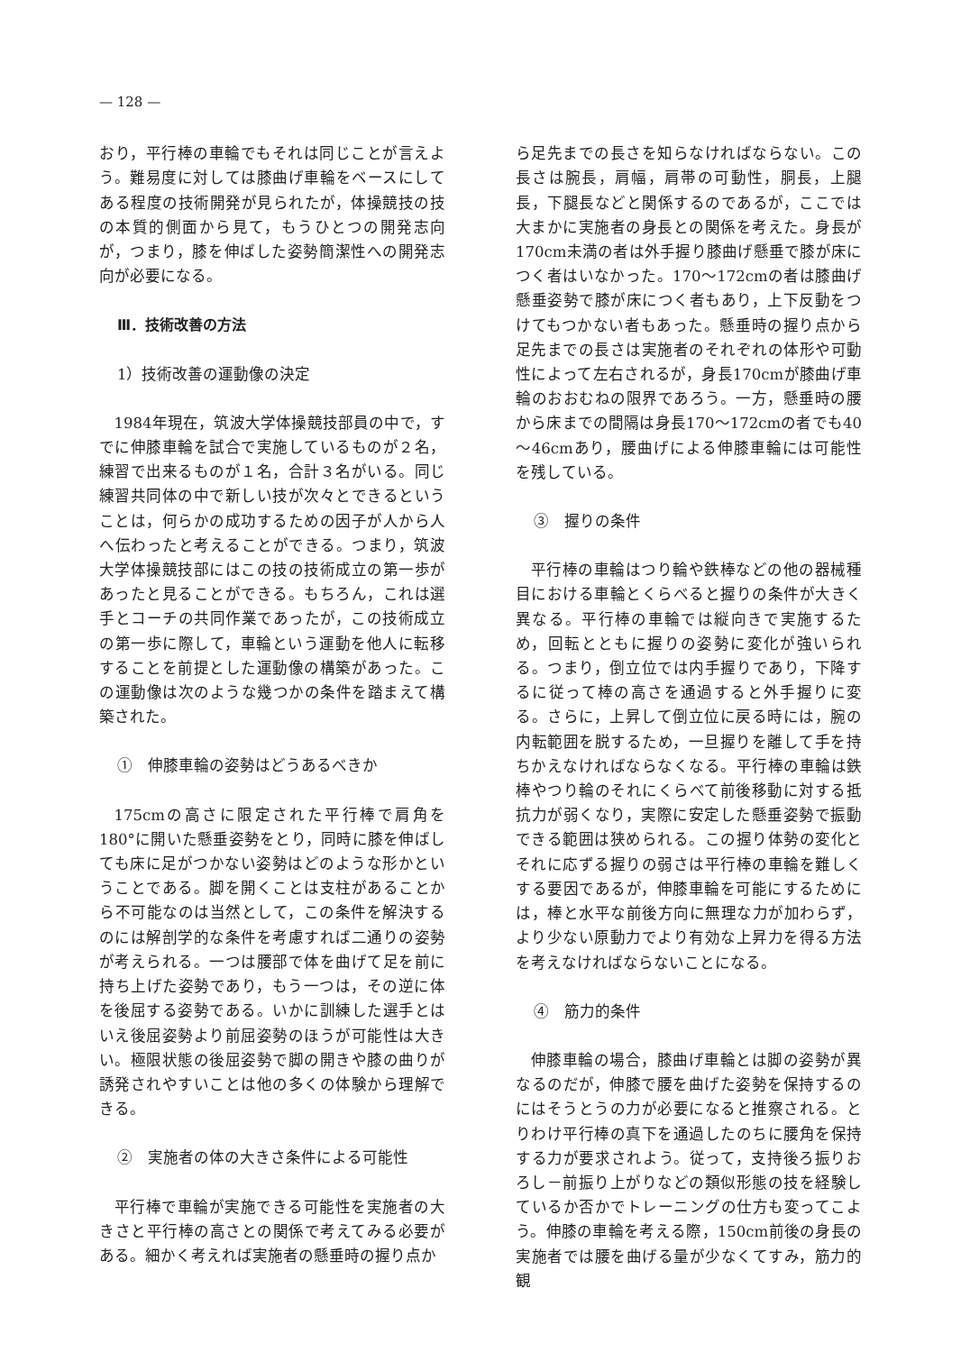— 128 —
おり，平行棒の車輪でもそれは同じことが言えよう。難易度に対しては膝曲げ車輪をベースにしてある程度の技術開発が見られたが，体操競技の技の本質的側面から見て，もうひとつの開発志向が，つまり，膝を伸ばした姿勢簡潔性への開発志向が必要になる。
Ⅲ．技術改善の方法
1）技術改善の運動像の決定
1984年現在，筑波大学体操競技部員の中で，すでに伸膝車輪を試合で実施しているものが２名，練習で出来るものが１名，合計３名がいる。同じ練習共同体の中で新しい技が次々とできるということは，何らかの成功するための因子が人から人へ伝わったと考えることができる。つまり，筑波大学体操競技部にはこの技の技術成立の第一歩があったと見ることができる。もちろん，これは選手とコーチの共同作業であったが，この技術成立の第一歩に際して，車輪という運動を他人に転移することを前提とした運動像の構築があった。この運動像は次のような幾つかの条件を踏まえて構築された。
①　伸膝車輪の姿勢はどうあるべきか
175cmの高さに限定された平行棒で肩角を180°に開いた懸垂姿勢をとり，同時に膝を伸ばしても床に足がつかない姿勢はどのような形かということである。脚を開くことは支柱があることから不可能なのは当然として，この条件を解決するのには解剖学的な条件を考慮すれば二通りの姿勢が考えられる。一つは腰部で体を曲げて足を前に持ち上げた姿勢であり，もう一つは，その逆に体を後屈する姿勢である。いかに訓練した選手とはいえ後屈姿勢より前屈姿勢のほうが可能性は大きい。極限状態の後屈姿勢で脚の開きや膝の曲りが誘発されやすいことは他の多くの体験から理解できる。
②　実施者の体の大きさ条件による可能性
平行棒で車輪が実施できる可能性を実施者の大きさと平行棒の高さとの関係で考えてみる必要がある。細かく考えれば実施者の懸垂時の握り点か
ら足先までの長さを知らなければならない。この長さは腕長，肩幅，肩帯の可動性，胴長，上腿長，下腿長などと関係するのであるが，ここでは大まかに実施者の身長との関係を考えた。身長が170cm未満の者は外手握り膝曲げ懸垂で膝が床につく者はいなかった。170～172cmの者は膝曲げ懸垂姿勢で膝が床につく者もあり，上下反動をつけてもつかない者もあった。懸垂時の握り点から足先までの長さは実施者のそれぞれの体形や可動性によって左右されるが，身長170cmが膝曲げ車輪のおおむねの限界であろう。一方，懸垂時の腰から床までの間隔は身長170～172cmの者でも40～46cmあり，腰曲げによる伸膝車輪には可能性を残している。
③　握りの条件
平行棒の車輪はつり輪や鉄棒などの他の器械種目における車輪とくらべると握りの条件が大きく異なる。平行棒の車輪では縦向きで実施するため，回転とともに握りの姿勢に変化が強いられる。つまり，倒立位では内手握りであり，下降するに従って棒の高さを通過すると外手握りに変る。さらに，上昇して倒立位に戻る時には，腕の内転範囲を脱するため，一旦握りを離して手を持ちかえなければならなくなる。平行棒の車輪は鉄棒やつり輪のそれにくらべて前後移動に対する抵抗力が弱くなり，実際に安定した懸垂姿勢で振動できる範囲は狭められる。この握り体勢の変化とそれに応ずる握りの弱さは平行棒の車輪を難しくする要因であるが，伸膝車輪を可能にするためには，棒と水平な前後方向に無理な力が加わらず，より少ない原動力でより有効な上昇力を得る方法を考えなければならないことになる。
④　筋力的条件
伸膝車輪の場合，膝曲げ車輪とは脚の姿勢が異なるのだが，伸膝で腰を曲げた姿勢を保持するのにはそうとうの力が必要になると推察される。とりわけ平行棒の真下を通過したのちに腰角を保持する力が要求されよう。従って，支持後ろ振りおろし－前振り上がりなどの類似形態の技を経験しているか否かでトレーニングの仕方も変ってこよう。伸膝の車輪を考える際，150cm前後の身長の実施者では腰を曲げる量が少なくてすみ，筋力的観